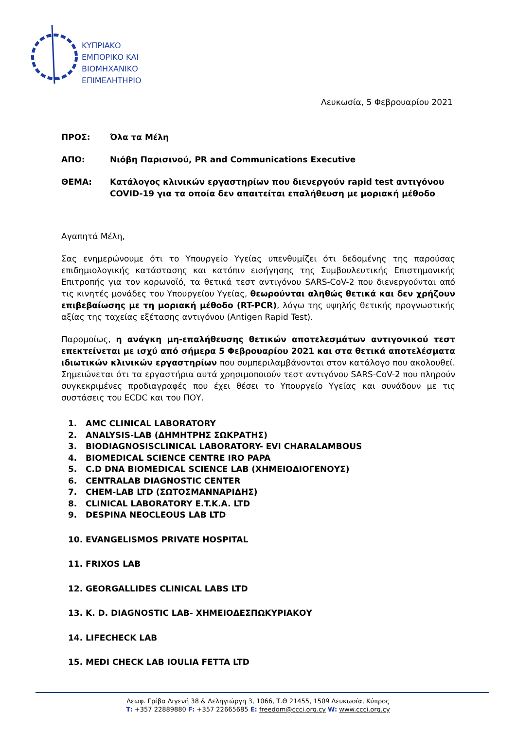ΚΥΠΡΙΑΚΟ
ΕΜΠΟΡΙΚΟ ΚΑΙ
ΒΙΟΜΗΧΑΝΙΚΟ
ΕΠΙΜΕΛΗΤΗΡΙΟ
Λευκωσία, 5 Φεβρουαρίου 2021
ΠΡΟΣ: Όλα τα Μέλη
ΑΠΟ: Νιόβη Παρισινού, PR and Communications Executive
ΘΕΜΑ: Κατάλογος κλινικών εργαστηρίων που διενεργούν rapid test αντιγόνου COVID-19 για τα οποία δεν απαιτείται επαλήθευση με μοριακή μέθοδο
Αγαπητά Μέλη,
Σας ενημερώνουμε ότι το Υπουργείο Υγείας υπενθυμίζει ότι δεδομένης της παρούσας επιδημιολογικής κατάστασης και κατόπιν εισήγησης της Συμβουλευτικής Επιστημονικής Επιτροπής για τον κορωνοϊό, τα θετικά τεστ αντιγόνου SARS-CoV-2 που διενεργούνται από τις κινητές μονάδες του Υπουργείου Υγείας, θεωρούνται αληθώς θετικά και δεν χρήζουν επιβεβαίωσης με τη μοριακή μέθοδο (RT-PCR), λόγω της υψηλής θετικής προγνωστικής αξίας της ταχείας εξέτασης αντιγόνου (Antigen Rapid Test).
Παρομοίως, η ανάγκη μη-επαλήθευσης θετικών αποτελεσμάτων αντιγονικού τεστ επεκτείνεται με ισχύ από σήμερα 5 Φεβρουαρίου 2021 και στα θετικά αποτελέσματα ιδιωτικών κλινικών εργαστηρίων που συμπεριλαμβάνονται στον κατάλογο που ακολουθεί. Σημειώνεται ότι τα εργαστήρια αυτά χρησιμοποιούν τεστ αντιγόνου SARS-CoV-2 που πληρούν συγκεκριμένες προδιαγραφές που έχει θέσει το Υπουργείο Υγείας και συνάδουν με τις συστάσεις του ECDC και του ΠΟΥ.
1. AMC CLINICAL LABORATORY
2. ANALYSIS-LAB (ΔΗΜΗΤΡΗΣ ΣΩΚΡΑΤΗΣ)
3. BIODIAGNOSISCLINICAL LABORATORY- EVI CHARALAMBOUS
4. BIOMEDICAL SCIENCE CENTRE IRO PAPA
5. C.D DNA BIOMEDICAL SCIENCE LAB (ΧΗΜΕΙΟΔΙΟΓΕΝΟΥΣ)
6. CENTRALAB DIAGNOSTIC CENTER
7. CHEM-LAB LTD (ΣΩΤΟΣΜΑΝΝΑΡΙΔΗΣ)
8. CLINICAL LABORATORY E.T.K.A. LTD
9. DESPINA NEOCLEOUS LAB LTD
10. EVANGELISMOS PRIVATE HOSPITAL
11. FRIXOS LAB
12. GEORGALLIDES CLINICAL LABS LTD
13. K. D. DIAGNOSTIC LAB- ΧΗΜΕΙΟΔΕΣΠΩΚΥΡΙΑΚΟΥ
14. LIFECHECK LAB
15. MEDI CHECK LAB IOULIA FETTA LTD
Λεωφ. Γρίβα Διγενή 38 & Δεληγιώργη 3, 1066, Τ.Θ 21455, 1509 Λευκωσία, Κύπρος
T: +357 22889880 F: +357 22665685 E: freedom@ccci.org.cy W: www.ccci.org.cy